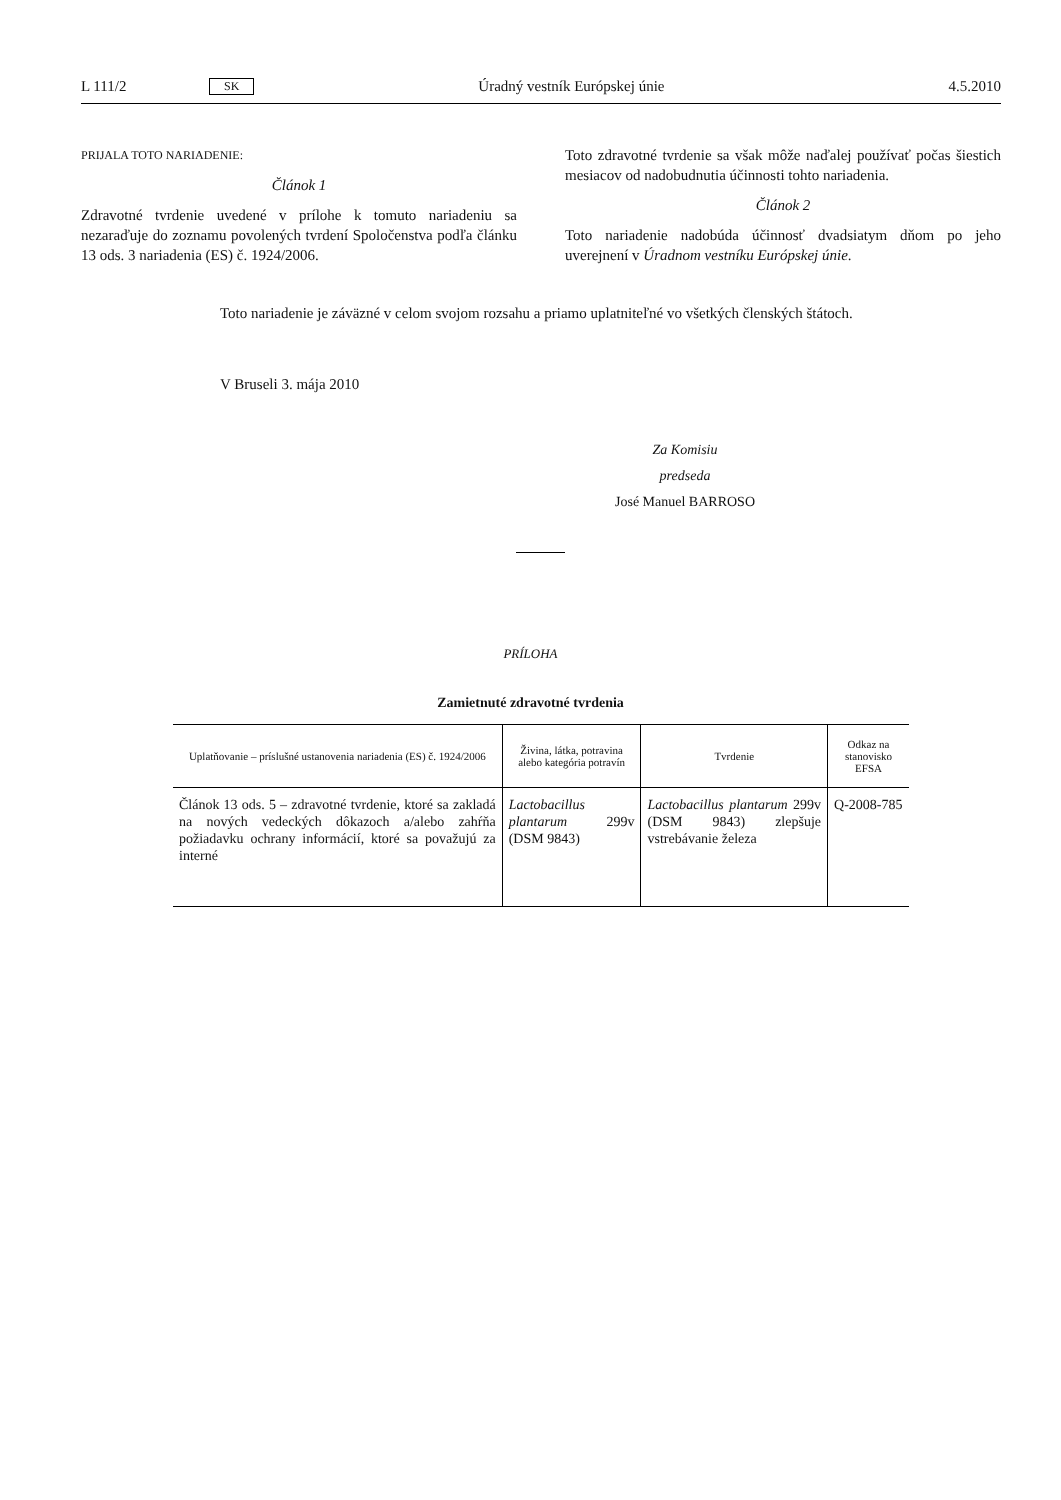L 111/2 SK Úradný vestník Európskej únie 4.5.2010
PRIJALA TOTO NARIADENIE:
Článok 1
Zdravotné tvrdenie uvedené v prílohe k tomuto nariadeniu sa nezaraďuje do zoznamu povolených tvrdení Spoločenstva podľa článku 13 ods. 3 nariadenia (ES) č. 1924/2006.
Toto zdravotné tvrdenie sa však môže naďalej používať počas šiestich mesiacov od nadobudnutia účinnosti tohto nariadenia.
Článok 2
Toto nariadenie nadobúda účinnosť dvadsiatym dňom po jeho uverejnení v Úradnom vestníku Európskej únie.
Toto nariadenie je záväzné v celom svojom rozsahu a priamo uplatniteľné vo všetkých členských štátoch.
V Bruseli 3. mája 2010
Za Komisiu
predseda
José Manuel BARROSO
PRÍLOHA
Zamietnuté zdravotné tvrdenia
| Uplatňovanie – príslušné ustanovenia nariadenia (ES) č. 1924/2006 | Živina, látka, potravina alebo kategória potravín | Tvrdenie | Odkaz na stanovisko EFSA |
| --- | --- | --- | --- |
| Článok 13 ods. 5 – zdravotné tvrdenie, ktoré sa zakladá na nových vedeckých dôkazoch a/alebo zahŕňa požiadavku ochrany informácií, ktoré sa považujú za interné | Lactobacillus plantarum 299v (DSM 9843) | Lactobacillus plantarum 299v (DSM 9843) zlepšuje vstrebávanie železa | Q-2008-785 |